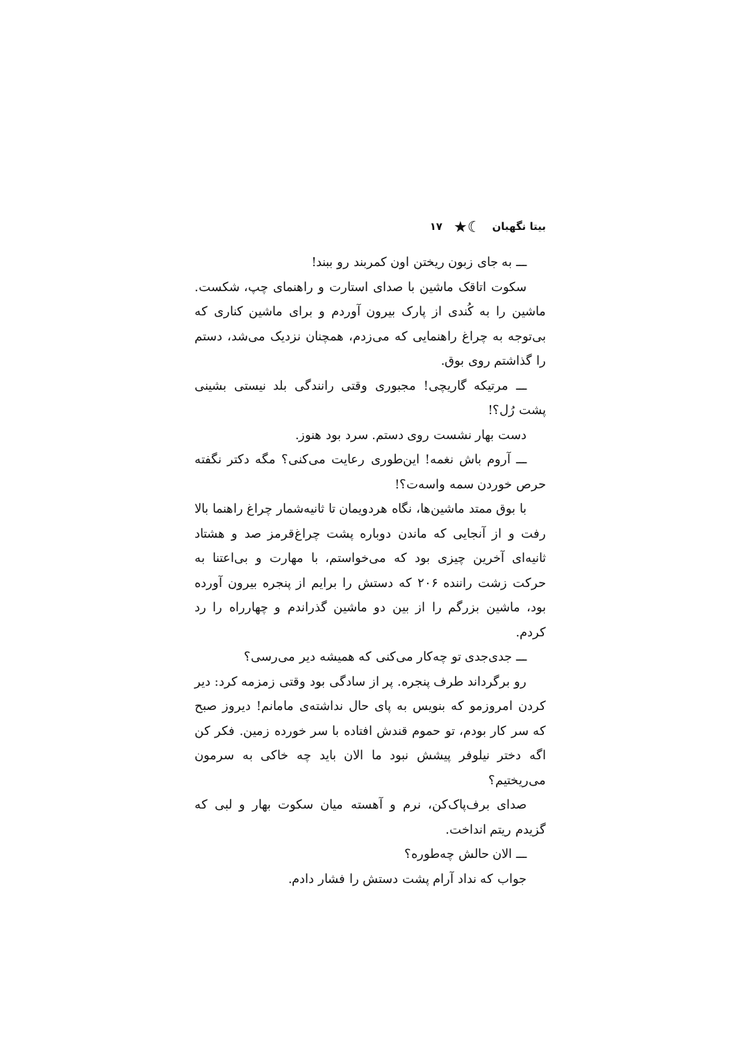بیتا نگهبان ☾★ ۱۷
ـــ به جای زبون ریختن اون کمربند رو ببند!
سکوت اتاقک ماشین با صدای استارت و راهنمای چپ، شکست. ماشین را به کُندی از پارک بیرون آوردم و برای ماشین کناری که بی‌توجه به چراغ راهنمایی که می‌زدم، همچنان نزدیک می‌شد، دستم را گذاشتم روی بوق.
ـــ مرتیکه گاریچی! مجبوری وقتی رانندگی بلد نیستی بشینی پشت رُل؟!
دست بهار نشست روی دستم. سرد بود هنوز.
ـــ آروم باش نغمه! این‌طوری رعایت می‌کنی؟ مگه دکتر نگفته حرص خوردن سمه واسه‌ت؟!
با بوق ممتد ماشین‌ها، نگاه هردویمان تا ثانیه‌شمار چراغ راهنما بالا رفت و از آنجایی که ماندن دوباره پشت چراغ‌قرمز صد و هشتاد ثانیه‌ای آخرین چیزی بود که می‌خواستم، با مهارت و بی‌اعتنا به حرکت زشت راننده ۲۰۶ که دستش را برایم از پنجره بیرون آورده بود، ماشین بزرگم را از بین دو ماشین گذراندم و چهارراه را رد کردم.
ـــ جدی‌جدی تو چه‌کار می‌کنی که همیشه دیر می‌رسی؟
رو برگرداند طرف پنجره. پر از سادگی بود وقتی زمزمه کرد: دیر کردن امروزمو که بنویس به پای حال نداشته‌ی مامانم! دیروز صبح که سر کار بودم، تو حموم قندش افتاده با سر خورده زمین. فکر کن اگه دختر نیلوفر پیشش نبود ما الان باید چه خاکی به سرمون می‌ریختیم؟
صدای برف‌پاک‌کن، نرم و آهسته میان سکوت بهار و لبی که گزیدم ریتم انداخت.
ـــ الان حالش چه‌طوره؟
جواب که نداد آرام پشت دستش را فشار دادم.